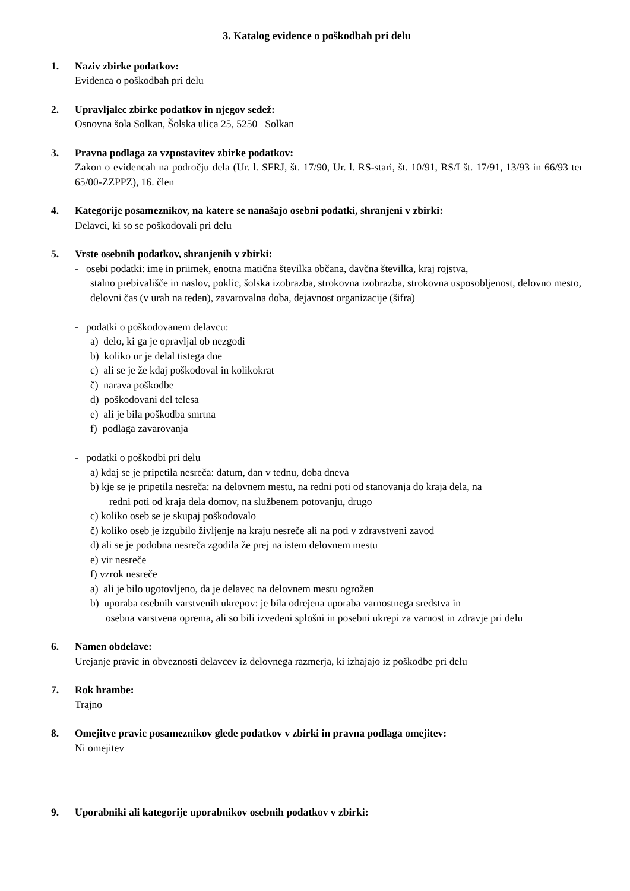3. Katalog evidence o poškodbah pri delu
1. Naziv zbirke podatkov:
Evidenca o poškodbah pri delu
2. Upravljalec zbirke podatkov in njegov sedež:
Osnovna šola Solkan, Šolska ulica 25, 5250 Solkan
3. Pravna podlaga za vzpostavitev zbirke podatkov:
Zakon o evidencah na področju dela (Ur. l. SFRJ, št. 17/90, Ur. l. RS-stari, št. 10/91, RS/I št. 17/91, 13/93 in 66/93 ter 65/00-ZZPPZ), 16. člen
4. Kategorije posameznikov, na katere se nanašajo osebni podatki, shranjeni v zbirki:
Delavci, ki so se poškodovali pri delu
5. Vrste osebnih podatkov, shranjenih v zbirki:
- osebi podatki: ime in priimek, enotna matična številka občana, davčna številka, kraj rojstva,
stalno prebivališče in naslov, poklic, šolska izobrazba, strokovna izobrazba, strokovna usposobljenost, delovno mesto, delovni čas (v urah na teden), zavarovalna doba, dejavnost organizacije (šifra)
- podatki o poškodovanem delavcu:
a) delo, ki ga je opravljal ob nezgodi
b) koliko ur je delal tistega dne
c) ali se je že kdaj poškodoval in kolikokrat
č) narava poškodbe
d) poškodovani del telesa
e) ali je bila poškodba smrtna
f) podlaga zavarovanja
- podatki o poškodbi pri delu
a) kdaj se je pripetila nesreča: datum, dan v tednu, doba dneva
b) kje se je pripetila nesreča: na delovnem mestu, na redni poti od stanovanja do kraja dela, na
redni poti od kraja dela domov, na službenem potovanju, drugo
c) koliko oseb se je skupaj poškodovalo
č) koliko oseb je izgubilo življenje na kraju nesreče ali na poti v zdravstveni zavod
d) ali se je podobna nesreča zgodila že prej na istem delovnem mestu
e) vir nesreče
f) vzrok nesreče
a) ali je bilo ugotovljeno, da je delavec na delovnem mestu ogrožen
b) uporaba osebnih varstvenih ukrepov: je bila odrejena uporaba varnostnega sredstva in
osebna varstvena oprema, ali so bili izvedeni splošni in posebni ukrepi za varnost in zdravje pri delu
6. Namen obdelave:
Urejanje pravic in obveznosti delavcev iz delovnega razmerja, ki izhajajo iz poškodbe pri delu
7. Rok hrambe:
Trajno
8. Omejitve pravic posameznikov glede podatkov v zbirki in pravna podlaga omejitev:
Ni omejitev
9. Uporabniki ali kategorije uporabnikov osebnih podatkov v zbirki: